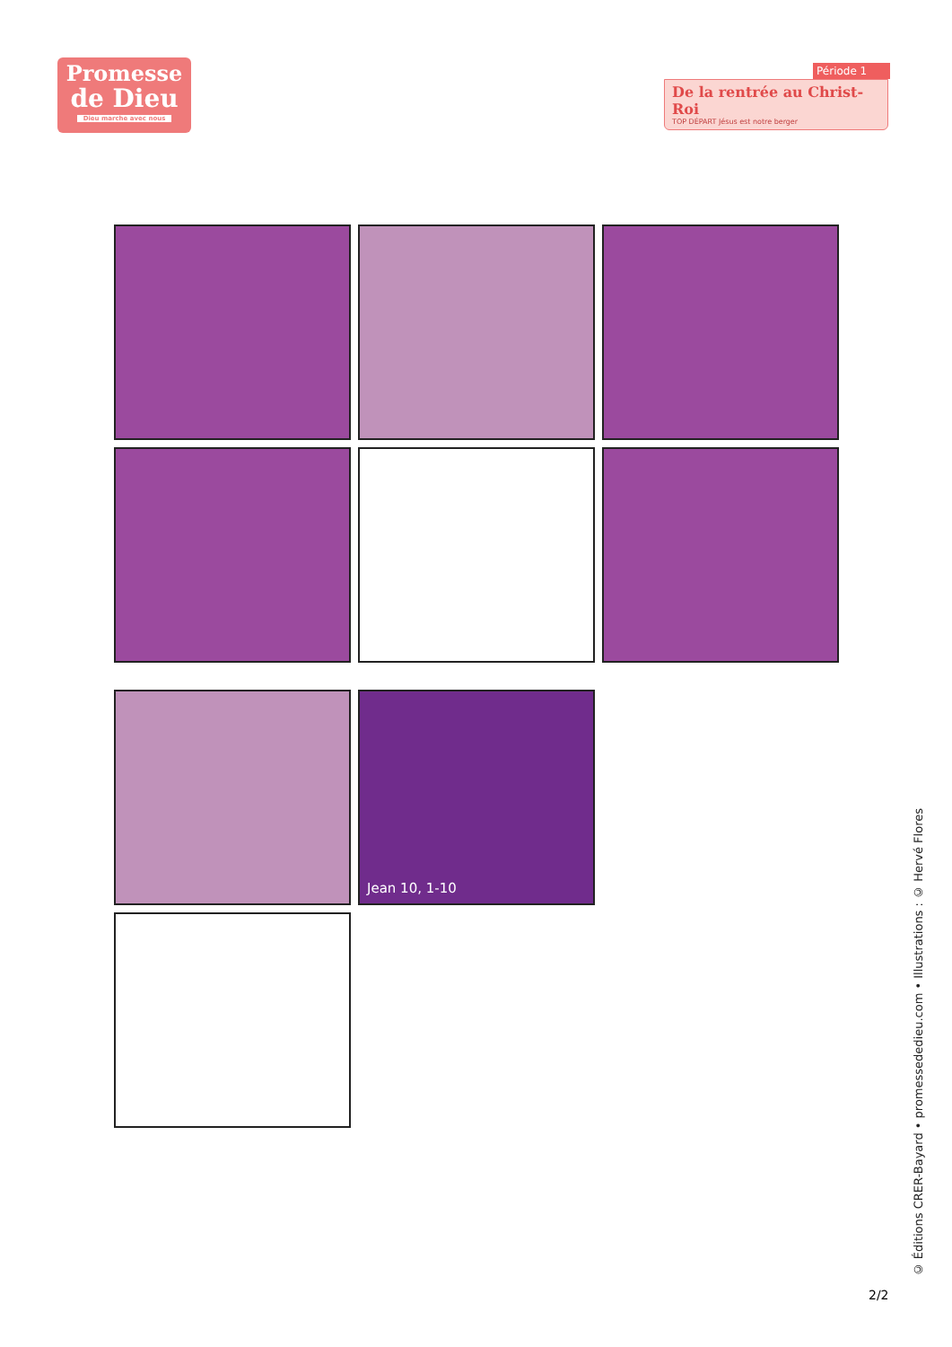Promesse
de Dieu
Dieu marche avec nous
Période 1
De la rentrée au Christ-Roi
TOP DÉPART Jésus est notre berger
Jean 10, 1-10
© Éditions CRER-Bayard • promessededieu.com • Illustrations : © Hervé Flores
2/2